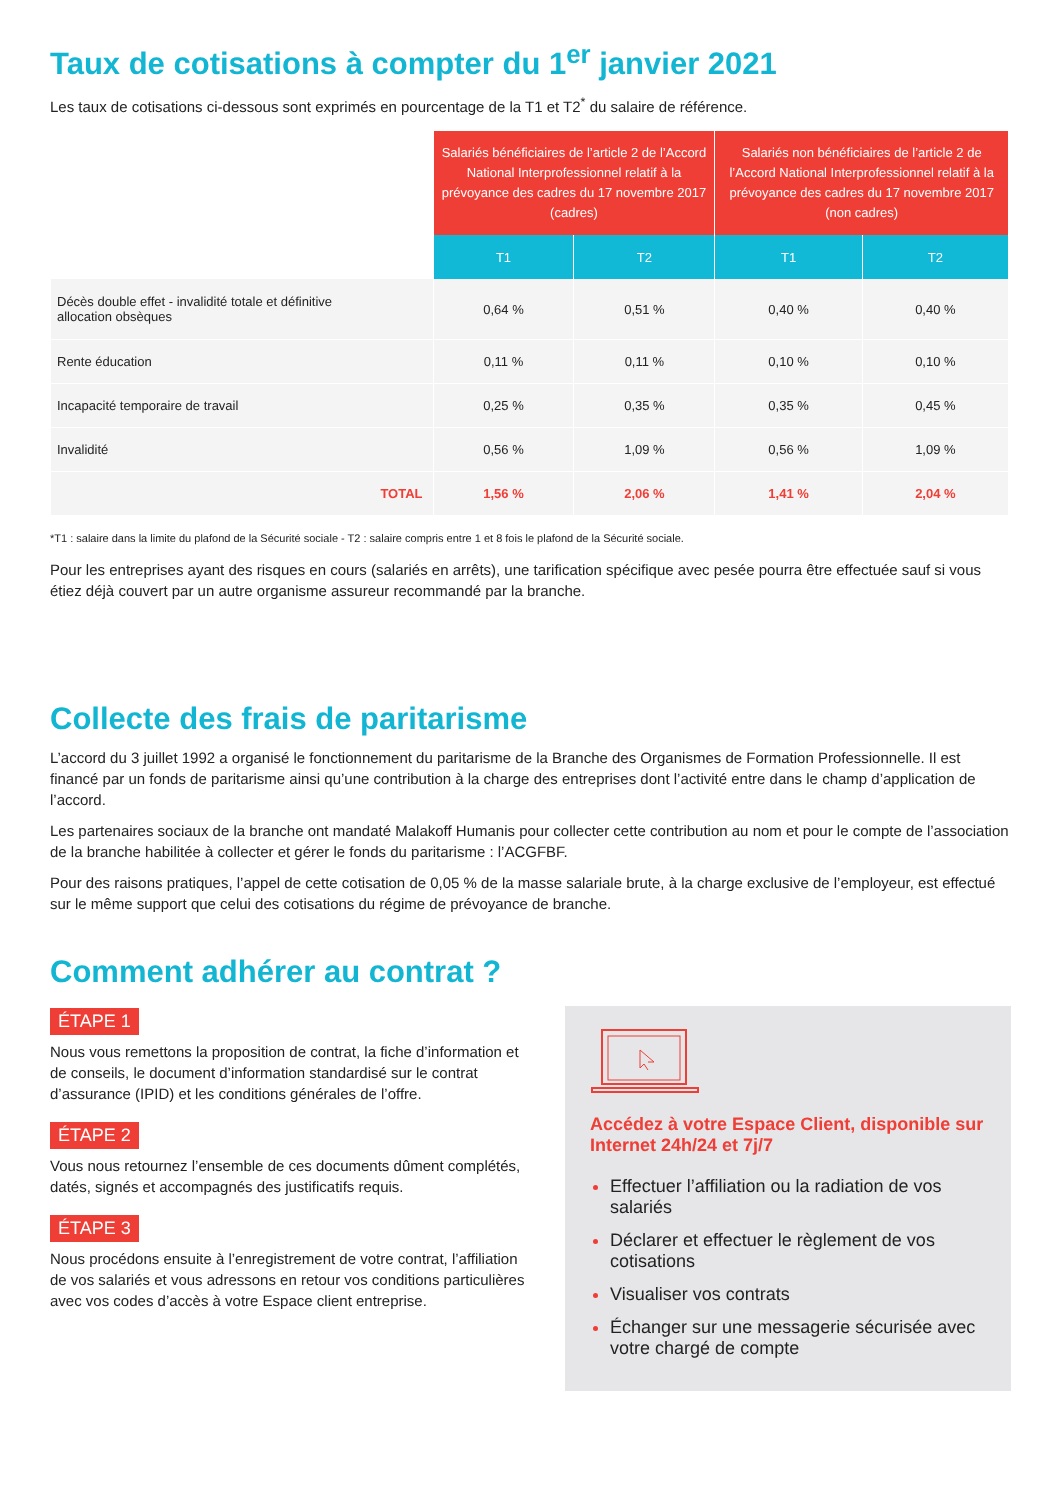Taux de cotisations à compter du 1<sup>er</sup> janvier 2021
Les taux de cotisations ci-dessous sont exprimés en pourcentage de la T1 et T2<sup>*</sup> du salaire de référence.
| | Salariés bénéficiaires de l’article 2 de l’Accord National Interprofessionnel relatif à la prévoyance des cadres du 17 novembre 2017 (cadres) | | Salariés non bénéficiaires de l’article 2 de l’Accord National Interprofessionnel relatif à la prévoyance des cadres du 17 novembre 2017 (non cadres) | |
| --- | --- | --- | --- | --- |
| | T1 | T2 | T1 | T2 |
| Décès double effet - invalidité totale et définitive allocation obsèques | 0,64 % | 0,51 % | 0,40 % | 0,40 % |
| Rente éducation | 0,11 % | 0,11 % | 0,10 % | 0,10 % |
| Incapacité temporaire de travail | 0,25 % | 0,35 % | 0,35 % | 0,45 % |
| Invalidité | 0,56 % | 1,09 % | 0,56 % | 1,09 % |
| TOTAL | 1,56 % | 2,06 % | 1,41 % | 2,04 % |
*T1 : salaire dans la limite du plafond de la Sécurité sociale - T2 : salaire compris entre 1 et 8 fois le plafond de la Sécurité sociale.
Pour les entreprises ayant des risques en cours (salariés en arrêts), une tarification spécifique avec pesée pourra être effectuée sauf si vous étiez déjà couvert par un autre organisme assureur recommandé par la branche.
Collecte des frais de paritarisme
L’accord du 3 juillet 1992 a organisé le fonctionnement du paritarisme de la Branche des Organismes de Formation Professionnelle. Il est financé par un fonds de paritarisme ainsi qu’une contribution à la charge des entreprises dont l’activité entre dans le champ d’application de l’accord.
Les partenaires sociaux de la branche ont mandaté Malakoff Humanis pour collecter cette contribution au nom et pour le compte de l’association de la branche habilitée à collecter et gérer le fonds du paritarisme : l’ACGFBF.
Pour des raisons pratiques, l’appel de cette cotisation de 0,05 % de la masse salariale brute, à la charge exclusive de l’employeur, est effectué sur le même support que celui des cotisations du régime de prévoyance de branche.
Comment adhérer au contrat ?
ÉTAPE 1
Nous vous remettons la proposition de contrat, la fiche d’information et de conseils, le document d’information standardisé sur le contrat d’assurance (IPID) et les conditions générales de l’offre.
ÉTAPE 2
Vous nous retournez l’ensemble de ces documents dûment complétés, datés, signés et accompagnés des justificatifs requis.
ÉTAPE 3
Nous procédons ensuite à l’enregistrement de votre contrat, l’affiliation de vos salariés et vous adressons en retour vos conditions particulières avec vos codes d’accès à votre Espace client entreprise.
Accédez à votre Espace Client, disponible sur Internet 24h/24 et 7j/7
Effectuer l’affiliation ou la radiation de vos salariés
Déclarer et effectuer le règlement de vos cotisations
Visualiser vos contrats
Échanger sur une messagerie sécurisée avec votre chargé de compte